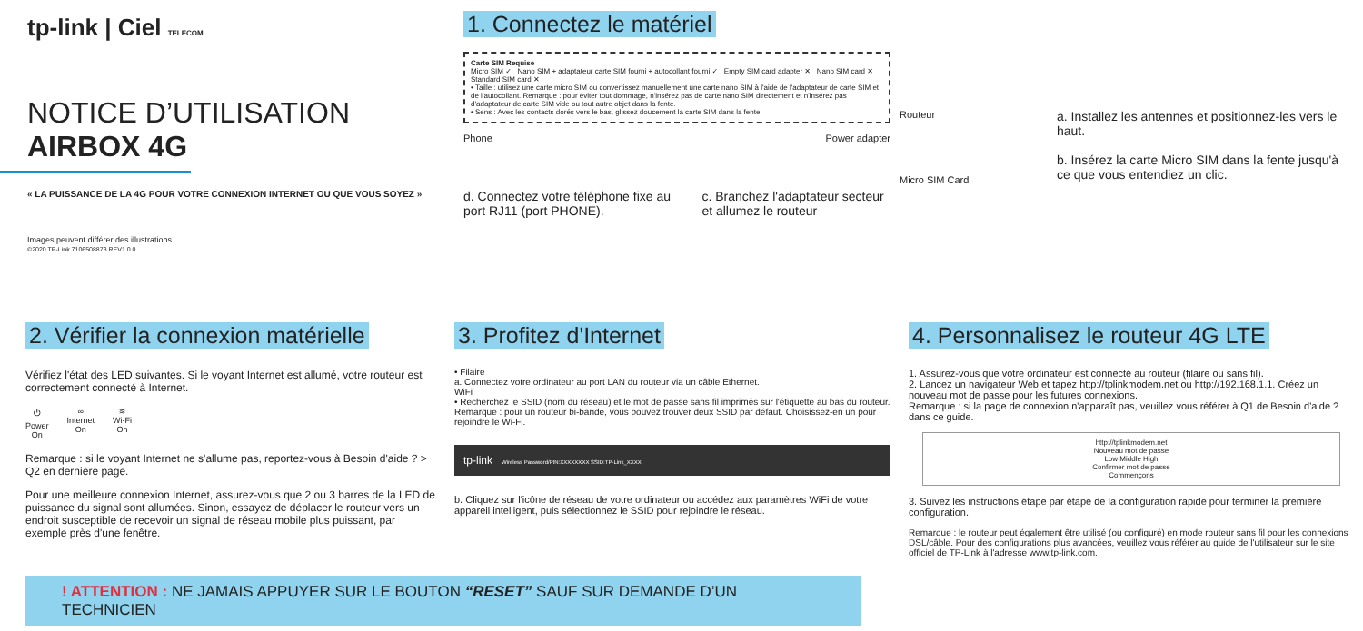tp-link | Ciel TELECOM
NOTICE D’UTILISATION
AIRBOX 4G
« LA PUISSANCE DE LA 4G POUR VOTRE CONNEXION INTERNET OU QUE VOUS SOYEZ »
Images peuvent différer des illustrations
©2020 TP-Link 7106508873 REV1.0.0
1. Connectez le matériel
Carte SIM Requise
Micro SIM ✓ Nano SIM + adaptateur carte SIM fourni + autocollant fourni ✓ Empty SIM card adapter ✕ Nano SIM card ✕ Standard SIM card ✕
• Taille : utilisez une carte micro SIM ou convertissez manuellement une carte nano SIM à l'aide de l'adaptateur de carte SIM et de l'autocollant. Remarque : pour éviter tout dommage, n'insérez pas de carte nano SIM directement et n'insérez pas d'adaptateur de carte SIM vide ou tout autre objet dans la fente.
• Sens : Avec les contacts dorés vers le bas, glissez doucement la carte SIM dans la fente.
Phone Power adapter
d. Connectez votre téléphone fixe au port RJ11 (port PHONE).
c. Branchez l'adaptateur secteur et allumez le routeur
Routeur
Micro SIM Card
a. Installez les antennes et positionnez-les vers le haut.
b. Insérez la carte Micro SIM dans la fente jusqu'à ce que vous entendiez un clic.
2. Vérifier la connexion matérielle
Vérifiez l'état des LED suivantes. Si le voyant Internet est allumé, votre routeur est correctement connecté à Internet.
⏻
Power
On
∞
Internet
On
≋
Wi-Fi
On
Remarque : si le voyant Internet ne s'allume pas, reportez-vous à Besoin d'aide ? > Q2 en dernière page.
Pour une meilleure connexion Internet, assurez-vous que 2 ou 3 barres de la LED de puissance du signal sont allumées. Sinon, essayez de déplacer le routeur vers un endroit susceptible de recevoir un signal de réseau mobile plus puissant, par exemple près d'une fenêtre.
! ATTENTION : NE JAMAIS APPUYER SUR LE BOUTON “RESET” SAUF SUR DEMANDE D’UN TECHNICIEN
3. Profitez d'Internet
• Filaire
a. Connectez votre ordinateur au port LAN du routeur via un câble Ethernet.
WiFi
• Recherchez le SSID (nom du réseau) et le mot de passe sans fil imprimés sur l'étiquette au bas du routeur.
Remarque : pour un routeur bi-bande, vous pouvez trouver deux SSID par défaut. Choisissez-en un pour rejoindre le Wi-Fi.
tp-link Wireless Password/PIN:XXXXXXXX SSID:TP-Link_XXXX
b. Cliquez sur l'icône de réseau de votre ordinateur ou accédez aux paramètres WiFi de votre appareil intelligent, puis sélectionnez le SSID pour rejoindre le réseau.
4. Personnalisez le routeur 4G LTE
1. Assurez-vous que votre ordinateur est connecté au routeur (filaire ou sans fil).
2. Lancez un navigateur Web et tapez http://tplinkmodem.net ou http://192.168.1.1. Créez un nouveau mot de passe pour les futures connexions.
Remarque : si la page de connexion n'apparaît pas, veuillez vous référer à Q1 de Besoin d'aide ? dans ce guide.
http://tplinkmodem.net
Nouveau mot de passe
Low Middle High
Confirmer mot de passe
Commençons
3. Suivez les instructions étape par étape de la configuration rapide pour terminer la première configuration.
Remarque : le routeur peut également être utilisé (ou configuré) en mode routeur sans fil pour les connexions DSL/câble. Pour des configurations plus avancées, veuillez vous référer au guide de l'utilisateur sur le site officiel de TP-Link à l'adresse www.tp-link.com.